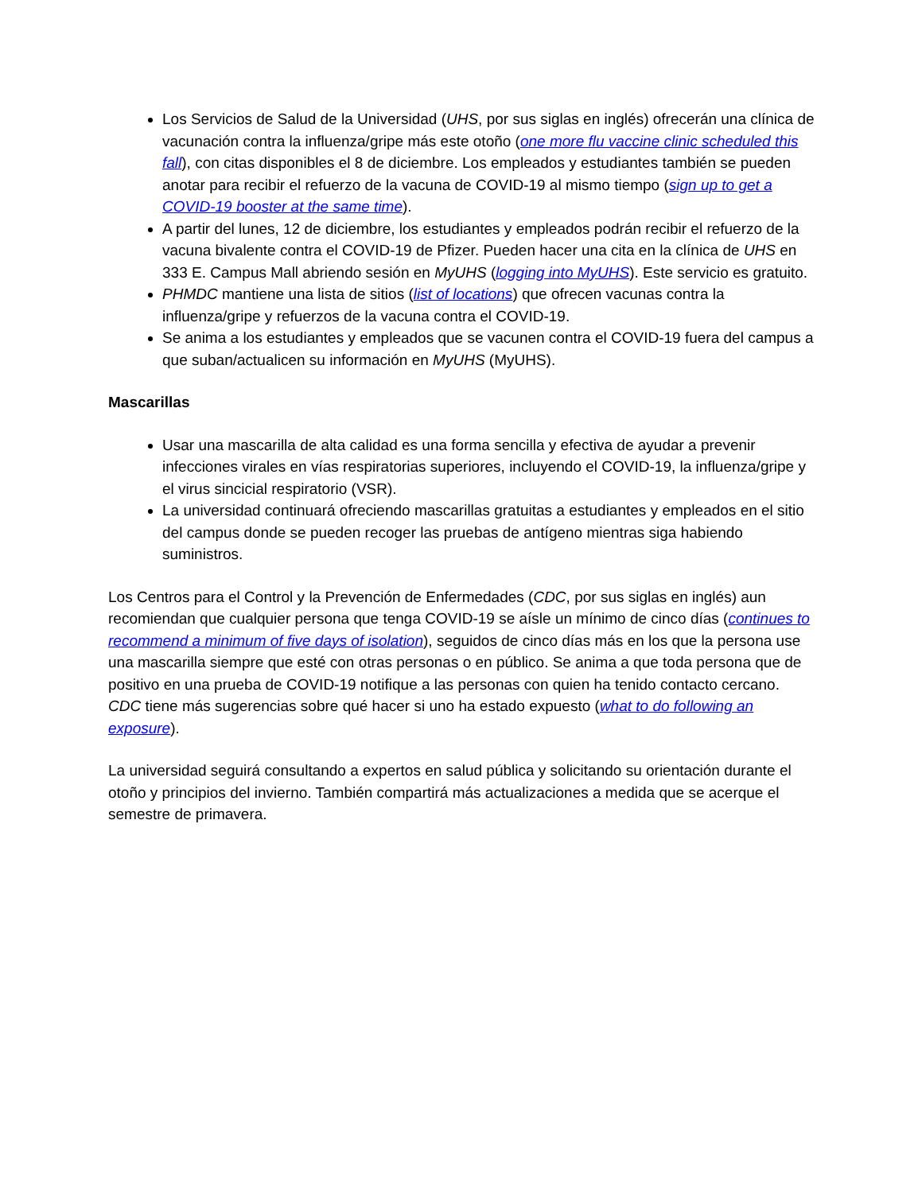Los Servicios de Salud de la Universidad (UHS, por sus siglas en inglés) ofrecerán una clínica de vacunación contra la influenza/gripe más este otoño (one more flu vaccine clinic scheduled this fall), con citas disponibles el 8 de diciembre. Los empleados y estudiantes también se pueden anotar para recibir el refuerzo de la vacuna de COVID-19 al mismo tiempo (sign up to get a COVID-19 booster at the same time).
A partir del lunes, 12 de diciembre, los estudiantes y empleados podrán recibir el refuerzo de la vacuna bivalente contra el COVID-19 de Pfizer. Pueden hacer una cita en la clínica de UHS en 333 E. Campus Mall abriendo sesión en MyUHS (logging into MyUHS). Este servicio es gratuito.
PHMDC mantiene una lista de sitios (list of locations) que ofrecen vacunas contra la influenza/gripe y refuerzos de la vacuna contra el COVID-19.
Se anima a los estudiantes y empleados que se vacunen contra el COVID-19 fuera del campus a que suban/actualicen su información en MyUHS (MyUHS).
Mascarillas
Usar una mascarilla de alta calidad es una forma sencilla y efectiva de ayudar a prevenir infecciones virales en vías respiratorias superiores, incluyendo el COVID-19, la influenza/gripe y el virus sincicial respiratorio (VSR).
La universidad continuará ofreciendo mascarillas gratuitas a estudiantes y empleados en el sitio del campus donde se pueden recoger las pruebas de antígeno mientras siga habiendo suministros.
Los Centros para el Control y la Prevención de Enfermedades (CDC, por sus siglas en inglés) aun recomiendan que cualquier persona que tenga COVID-19 se aísle un mínimo de cinco días (continues to recommend a minimum of five days of isolation), seguidos de cinco días más en los que la persona use una mascarilla siempre que esté con otras personas o en público. Se anima a que toda persona que de positivo en una prueba de COVID-19 notifique a las personas con quien ha tenido contacto cercano. CDC tiene más sugerencias sobre qué hacer si uno ha estado expuesto (what to do following an exposure).
La universidad seguirá consultando a expertos en salud pública y solicitando su orientación durante el otoño y principios del invierno. También compartirá más actualizaciones a medida que se acerque el semestre de primavera.